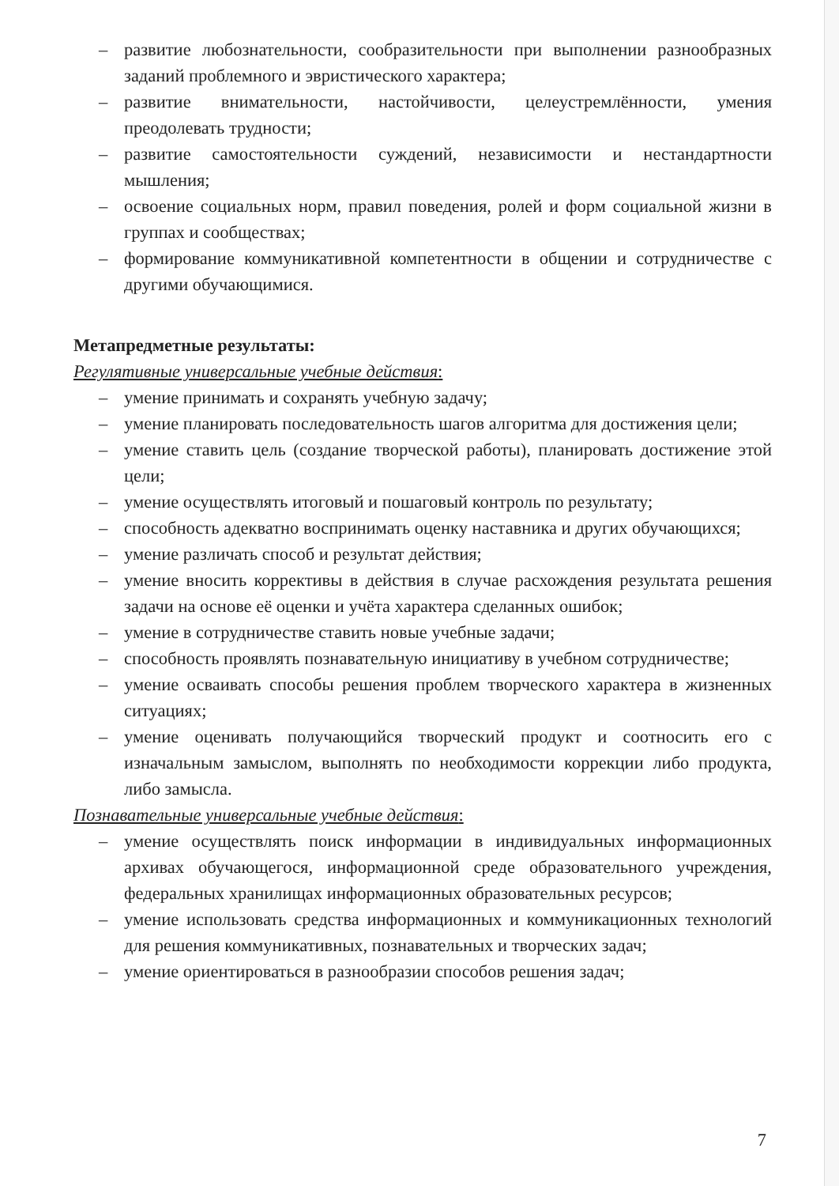– развитие любознательности, сообразительности при выполнении разнообразных заданий проблемного и эвристического характера;
– развитие внимательности, настойчивости, целеустремлённости, умения преодолевать трудности;
– развитие самостоятельности суждений, независимости и нестандартности мышления;
– освоение социальных норм, правил поведения, ролей и форм социальной жизни в группах и сообществах;
– формирование коммуникативной компетентности в общении и сотрудничестве с другими обучающимися.
Метапредметные результаты:
Регулятивные универсальные учебные действия:
– умение принимать и сохранять учебную задачу;
– умение планировать последовательность шагов алгоритма для достижения цели;
– умение ставить цель (создание творческой работы), планировать достижение этой цели;
– умение осуществлять итоговый и пошаговый контроль по результату;
– способность адекватно воспринимать оценку наставника и других обучающихся;
– умение различать способ и результат действия;
– умение вносить коррективы в действия в случае расхождения результата решения задачи на основе её оценки и учёта характера сделанных ошибок;
– умение в сотрудничестве ставить новые учебные задачи;
– способность проявлять познавательную инициативу в учебном сотрудничестве;
– умение осваивать способы решения проблем творческого характера в жизненных ситуациях;
– умение оценивать получающийся творческий продукт и соотносить его с изначальным замыслом, выполнять по необходимости коррекции либо продукта, либо замысла.
Познавательные универсальные учебные действия:
– умение осуществлять поиск информации в индивидуальных информационных архивах обучающегося, информационной среде образовательного учреждения, федеральных хранилищах информационных образовательных ресурсов;
– умение использовать средства информационных и коммуникационных технологий для решения коммуникативных, познавательных и творческих задач;
– умение ориентироваться в разнообразии способов решения задач;
7